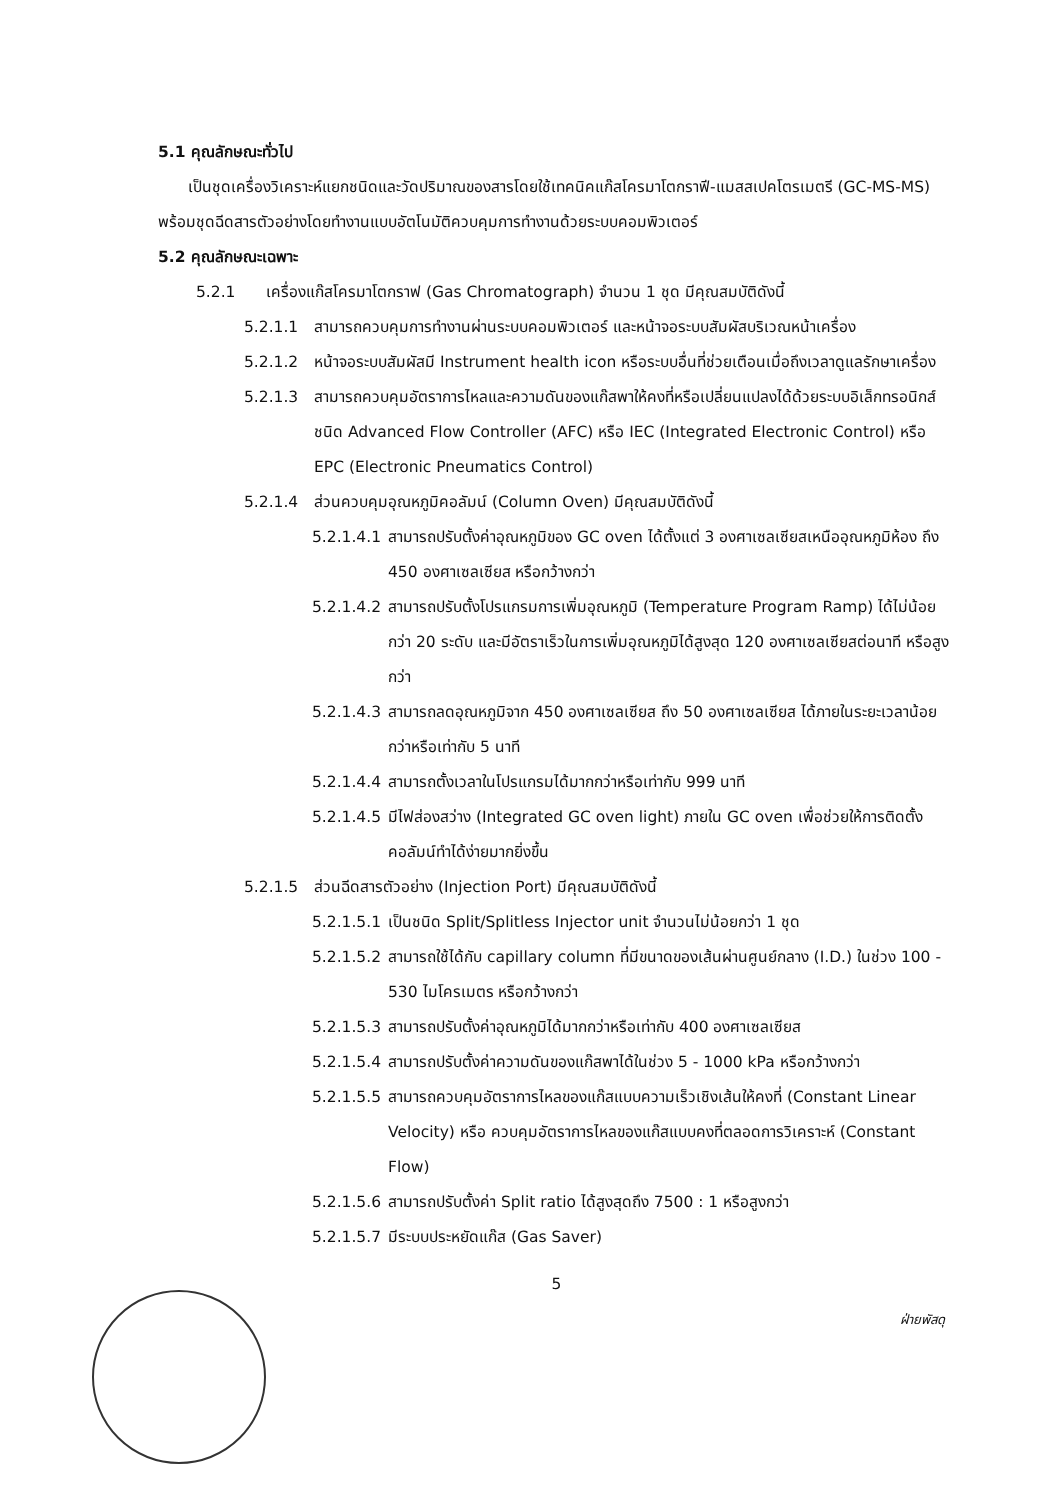5.1 คุณลักษณะทั่วไป
เป็นชุดเครื่องวิเคราะห์แยกชนิดและวัดปริมาณของสารโดยใช้เทคนิคแก๊สโครมาโตกราฟี-แมสสเปคโตรเมตรี (GC-MS-MS) พร้อมชุดฉีดสารตัวอย่างโดยทำงานแบบอัตโนมัติควบคุมการทำงานด้วยระบบคอมพิวเตอร์
5.2 คุณลักษณะเฉพาะ
5.2.1 เครื่องแก๊สโครมาโตกราฟ (Gas Chromatograph) จำนวน 1 ชุด มีคุณสมบัติดังนี้
5.2.1.1 สามารถควบคุมการทำงานผ่านระบบคอมพิวเตอร์ และหน้าจอระบบสัมผัสบริเวณหน้าเครื่อง
5.2.1.2 หน้าจอระบบสัมผัสมี Instrument health icon หรือระบบอื่นที่ช่วยเตือนเมื่อถึงเวลาดูแลรักษาเครื่อง
5.2.1.3 สามารถควบคุมอัตราการไหลและความดันของแก๊สพาให้คงที่หรือเปลี่ยนแปลงได้ด้วยระบบอิเล็กทรอนิกส์ ชนิด Advanced Flow Controller (AFC) หรือ IEC (Integrated Electronic Control) หรือ EPC (Electronic Pneumatics Control)
5.2.1.4 ส่วนควบคุมอุณหภูมิคอลัมน์ (Column Oven) มีคุณสมบัติดังนี้
5.2.1.4.1 สามารถปรับตั้งค่าอุณหภูมิของ GC oven ได้ตั้งแต่ 3 องศาเซลเซียสเหนืออุณหภูมิห้อง ถึง 450 องศาเซลเซียส หรือกว้างกว่า
5.2.1.4.2 สามารถปรับตั้งโปรแกรมการเพิ่มอุณหภูมิ (Temperature Program Ramp) ได้ไม่น้อยกว่า 20 ระดับ และมีอัตราเร็วในการเพิ่มอุณหภูมิได้สูงสุด 120 องศาเซลเซียสต่อนาที หรือสูงกว่า
5.2.1.4.3 สามารถลดอุณหภูมิจาก 450 องศาเซลเซียส ถึง 50 องศาเซลเซียส ได้ภายในระยะเวลาน้อยกว่าหรือเท่ากับ 5 นาที
5.2.1.4.4 สามารถตั้งเวลาในโปรแกรมได้มากกว่าหรือเท่ากับ 999 นาที
5.2.1.4.5 มีไฟส่องสว่าง (Integrated GC oven light) ภายใน GC oven เพื่อช่วยให้การติดตั้งคอลัมน์ทำได้ง่ายมากยิ่งขึ้น
5.2.1.5 ส่วนฉีดสารตัวอย่าง (Injection Port) มีคุณสมบัติดังนี้
5.2.1.5.1 เป็นชนิด Split/Splitless Injector unit จำนวนไม่น้อยกว่า 1 ชุด
5.2.1.5.2 สามารถใช้ได้กับ capillary column ที่มีขนาดของเส้นผ่านศูนย์กลาง (I.D.) ในช่วง 100 - 530 ไมโครเมตร หรือกว้างกว่า
5.2.1.5.3 สามารถปรับตั้งค่าอุณหภูมิได้มากกว่าหรือเท่ากับ 400 องศาเซลเซียส
5.2.1.5.4 สามารถปรับตั้งค่าความดันของแก๊สพาได้ในช่วง 5 - 1000 kPa หรือกว้างกว่า
5.2.1.5.5 สามารถควบคุมอัตราการไหลของแก๊สแบบความเร็วเชิงเส้นให้คงที่ (Constant Linear Velocity) หรือ ควบคุมอัตราการไหลของแก๊สแบบคงที่ตลอดการวิเคราะห์ (Constant Flow)
5.2.1.5.6 สามารถปรับตั้งค่า Split ratio ได้สูงสุดถึง 7500 : 1 หรือสูงกว่า
5.2.1.5.7 มีระบบประหยัดแก๊ส (Gas Saver)
5
ฝ่ายพัสดุ